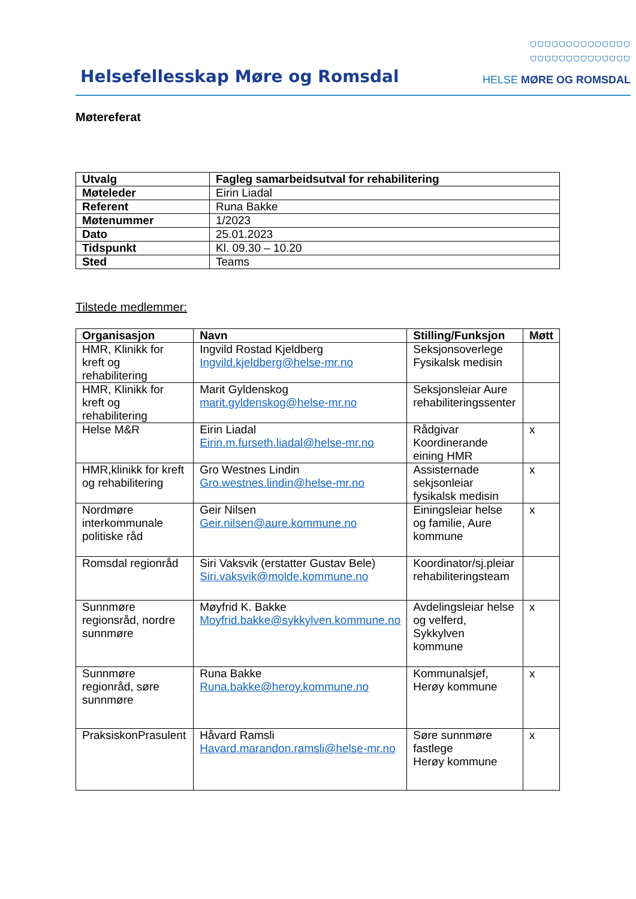Helsefellesskap Møre og Romsdal
⛉⛉⛉⛉⛉⛉⛉⛉⛉⛉⛉⛉⛉⛉
⛉⛉⛉⛉⛉⛉⛉⛉⛉⛉⛉⛉⛉⛉
HELSE MØRE OG ROMSDAL
Møtereferat
| Utvalg | Fagleg samarbeidsutval for rehabilitering |
| --- | --- |
| Møteleder | Eirin Liadal |
| Referent | Runa Bakke |
| Møtenummer | 1/2023 |
| Dato | 25.01.2023 |
| Tidspunkt | Kl. 09.30 – 10.20 |
| Sted | Teams |
Tilstede medlemmer:
| Organisasjon | Navn | Stilling/Funksjon | Møtt |
| --- | --- | --- | --- |
| HMR, Klinikk for kreft og rehabilitering | Ingvild Rostad Kjeldberg Ingvild.kjeldberg@helse-mr.no | Seksjonsoverlege Fysikalsk medisin | |
| HMR, Klinikk for kreft og rehabilitering | Marit Gyldenskog marit.gyldenskog@helse-mr.no | Seksjonsleiar Aure rehabiliteringssenter | |
| Helse M&R | Eirin Liadal Eirin.m.furseth.liadal@helse-mr.no | Rådgivar Koordinerande eining HMR | x |
| HMR,klinikk for kreft og rehabilitering | Gro Westnes Lindin Gro.westnes.lindin@helse-mr.no | Assisternade sekjsonleiar fysikalsk medisin | x |
| Nordmøre interkommunale politiske råd | Geir Nilsen Geir.nilsen@aure.kommune.no | Einingsleiar helse og familie, Aure kommune | x |
| Romsdal regionråd | Siri Vaksvik (erstatter Gustav Bele) Siri.vaksvik@molde.kommune.no | Koordinator/sj.pleiar rehabiliteringsteam | |
| Sunnmøre regionsråd, nordre sunnmøre | Møyfrid K. Bakke Moyfrid.bakke@sykkylven.kommune.no | Avdelingsleiar helse og velferd, Sykkylven kommune | x |
| Sunnmøre regionråd, søre sunnmøre | Runa Bakke Runa.bakke@heroy.kommune.no | Kommunalsjef, Herøy kommune | x |
| PraksiskonPrasulent | Håvard Ramsli Havard.marandon.ramsli@helse-mr.no | Søre sunnmøre fastlege Herøy kommune | x |